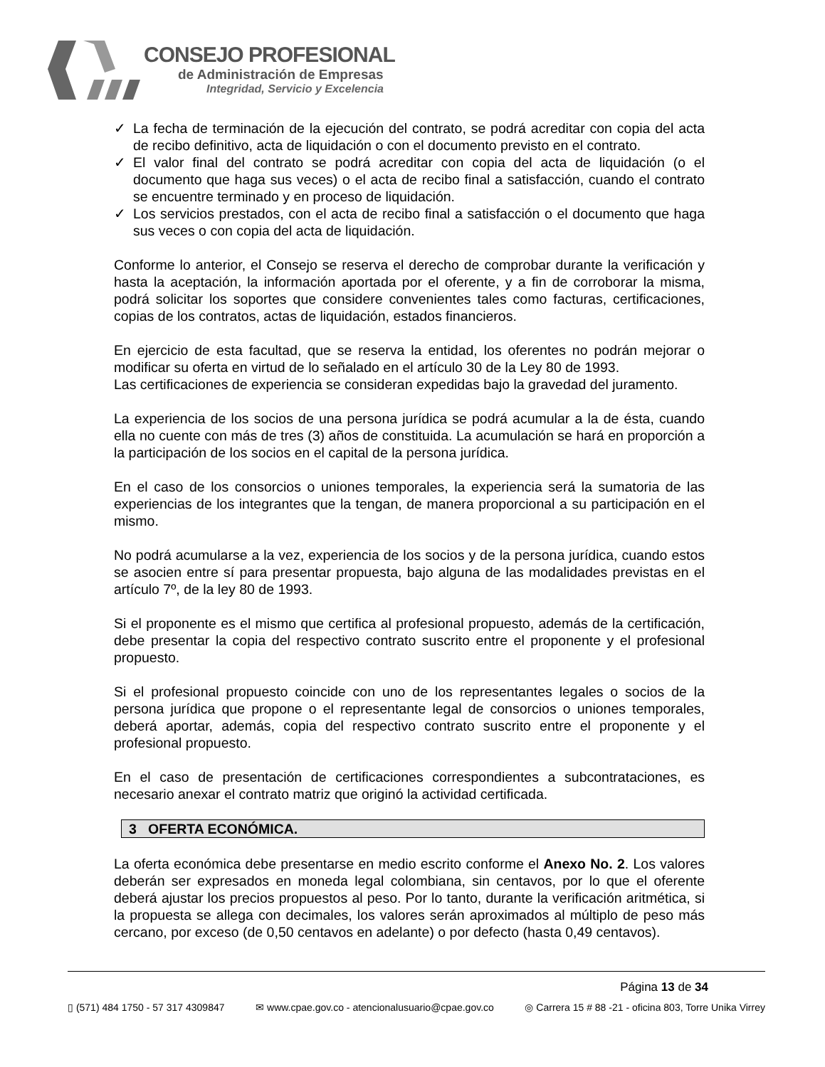CONSEJO PROFESIONAL
de Administración de Empresas
Integridad, Servicio y Excelencia
✓ La fecha de terminación de la ejecución del contrato, se podrá acreditar con copia del acta de recibo definitivo, acta de liquidación o con el documento previsto en el contrato.
✓ El valor final del contrato se podrá acreditar con copia del acta de liquidación (o el documento que haga sus veces) o el acta de recibo final a satisfacción, cuando el contrato se encuentre terminado y en proceso de liquidación.
✓ Los servicios prestados, con el acta de recibo final a satisfacción o el documento que haga sus veces o con copia del acta de liquidación.
Conforme lo anterior, el Consejo se reserva el derecho de comprobar durante la verificación y hasta la aceptación, la información aportada por el oferente, y a fin de corroborar la misma, podrá solicitar los soportes que considere convenientes tales como facturas, certificaciones, copias de los contratos, actas de liquidación, estados financieros.
En ejercicio de esta facultad, que se reserva la entidad, los oferentes no podrán mejorar o modificar su oferta en virtud de lo señalado en el artículo 30 de la Ley 80 de 1993.
Las certificaciones de experiencia se consideran expedidas bajo la gravedad del juramento.
La experiencia de los socios de una persona jurídica se podrá acumular a la de ésta, cuando ella no cuente con más de tres (3) años de constituida. La acumulación se hará en proporción a la participación de los socios en el capital de la persona jurídica.
En el caso de los consorcios o uniones temporales, la experiencia será la sumatoria de las experiencias de los integrantes que la tengan, de manera proporcional a su participación en el mismo.
No podrá acumularse a la vez, experiencia de los socios y de la persona jurídica, cuando estos se asocien entre sí para presentar propuesta, bajo alguna de las modalidades previstas en el artículo 7º, de la ley 80 de 1993.
Si el proponente es el mismo que certifica al profesional propuesto, además de la certificación, debe presentar la copia del respectivo contrato suscrito entre el proponente y el profesional propuesto.
Si el profesional propuesto coincide con uno de los representantes legales o socios de la persona jurídica que propone o el representante legal de consorcios o uniones temporales, deberá aportar, además, copia del respectivo contrato suscrito entre el proponente y el profesional propuesto.
En el caso de presentación de certificaciones correspondientes a subcontrataciones, es necesario anexar el contrato matriz que originó la actividad certificada.
3 OFERTA ECONÓMICA.
La oferta económica debe presentarse en medio escrito conforme el Anexo No. 2. Los valores deberán ser expresados en moneda legal colombiana, sin centavos, por lo que el oferente deberá ajustar los precios propuestos al peso. Por lo tanto, durante la verificación aritmética, si la propuesta se allega con decimales, los valores serán aproximados al múltiplo de peso más cercano, por exceso (de 0,50 centavos en adelante) o por defecto (hasta 0,49 centavos).
Página 13 de 34
▯ (571) 484 1750 - 57 317 4309847 ✉ www.cpae.gov.co - atencionalusuario@cpae.gov.co ◎ Carrera 15 # 88 -21 - oficina 803, Torre Unika Virrey